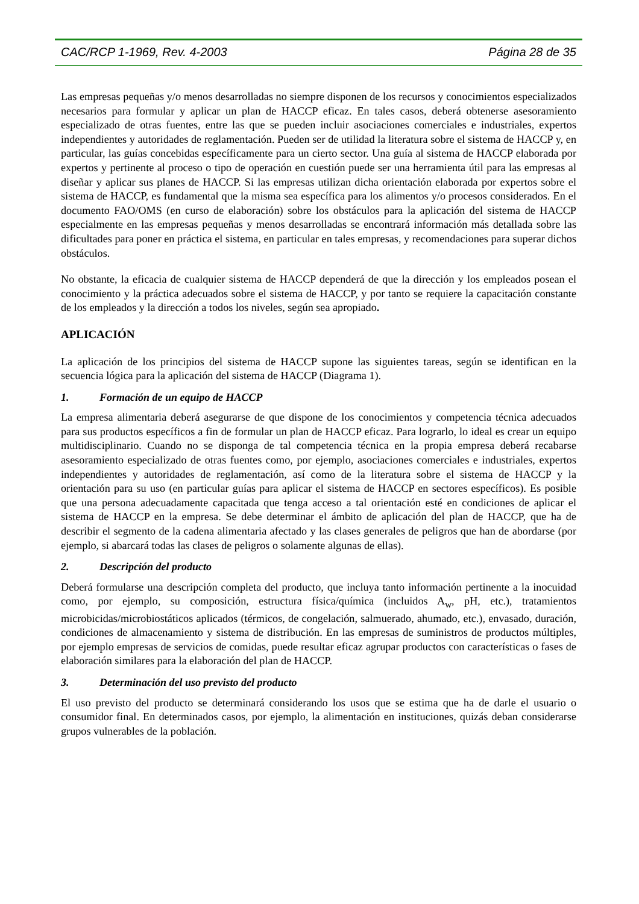CAC/RCP 1-1969, Rev. 4-2003 Página 28 de 35
Las empresas pequeñas y/o menos desarrolladas no siempre disponen de los recursos y conocimientos especializados necesarios para formular y aplicar un plan de HACCP eficaz. En tales casos, deberá obtenerse asesoramiento especializado de otras fuentes, entre las que se pueden incluir asociaciones comerciales e industriales, expertos independientes y autoridades de reglamentación. Pueden ser de utilidad la literatura sobre el sistema de HACCP y, en particular, las guías concebidas específicamente para un cierto sector. Una guía al sistema de HACCP elaborada por expertos y pertinente al proceso o tipo de operación en cuestión puede ser una herramienta útil para las empresas al diseñar y aplicar sus planes de HACCP. Si las empresas utilizan dicha orientación elaborada por expertos sobre el sistema de HACCP, es fundamental que la misma sea específica para los alimentos y/o procesos considerados. En el documento FAO/OMS (en curso de elaboración) sobre los obstáculos para la aplicación del sistema de HACCP especialmente en las empresas pequeñas y menos desarrolladas se encontrará información más detallada sobre las dificultades para poner en práctica el sistema, en particular en tales empresas, y recomendaciones para superar dichos obstáculos.
No obstante, la eficacia de cualquier sistema de HACCP dependerá de que la dirección y los empleados posean el conocimiento y la práctica adecuados sobre el sistema de HACCP, y por tanto se requiere la capacitación constante de los empleados y la dirección a todos los niveles, según sea apropiado.
APLICACIÓN
La aplicación de los principios del sistema de HACCP supone las siguientes tareas, según se identifican en la secuencia lógica para la aplicación del sistema de HACCP (Diagrama 1).
1. Formación de un equipo de HACCP
La empresa alimentaria deberá asegurarse de que dispone de los conocimientos y competencia técnica adecuados para sus productos específicos a fin de formular un plan de HACCP eficaz. Para lograrlo, lo ideal es crear un equipo multidisciplinario. Cuando no se disponga de tal competencia técnica en la propia empresa deberá recabarse asesoramiento especializado de otras fuentes como, por ejemplo, asociaciones comerciales e industriales, expertos independientes y autoridades de reglamentación, así como de la literatura sobre el sistema de HACCP y la orientación para su uso (en particular guías para aplicar el sistema de HACCP en sectores específicos). Es posible que una persona adecuadamente capacitada que tenga acceso a tal orientación esté en condiciones de aplicar el sistema de HACCP en la empresa. Se debe determinar el ámbito de aplicación del plan de HACCP, que ha de describir el segmento de la cadena alimentaria afectado y las clases generales de peligros que han de abordarse (por ejemplo, si abarcará todas las clases de peligros o solamente algunas de ellas).
2. Descripción del producto
Deberá formularse una descripción completa del producto, que incluya tanto información pertinente a la inocuidad como, por ejemplo, su composición, estructura física/química (incluidos A<sub>w</sub>, pH, etc.), tratamientos microbicidas/microbiostáticos aplicados (térmicos, de congelación, salmuerado, ahumado, etc.), envasado, duración, condiciones de almacenamiento y sistema de distribución. En las empresas de suministros de productos múltiples, por ejemplo empresas de servicios de comidas, puede resultar eficaz agrupar productos con características o fases de elaboración similares para la elaboración del plan de HACCP.
3. Determinación del uso previsto del producto
El uso previsto del producto se determinará considerando los usos que se estima que ha de darle el usuario o consumidor final. En determinados casos, por ejemplo, la alimentación en instituciones, quizás deban considerarse grupos vulnerables de la población.